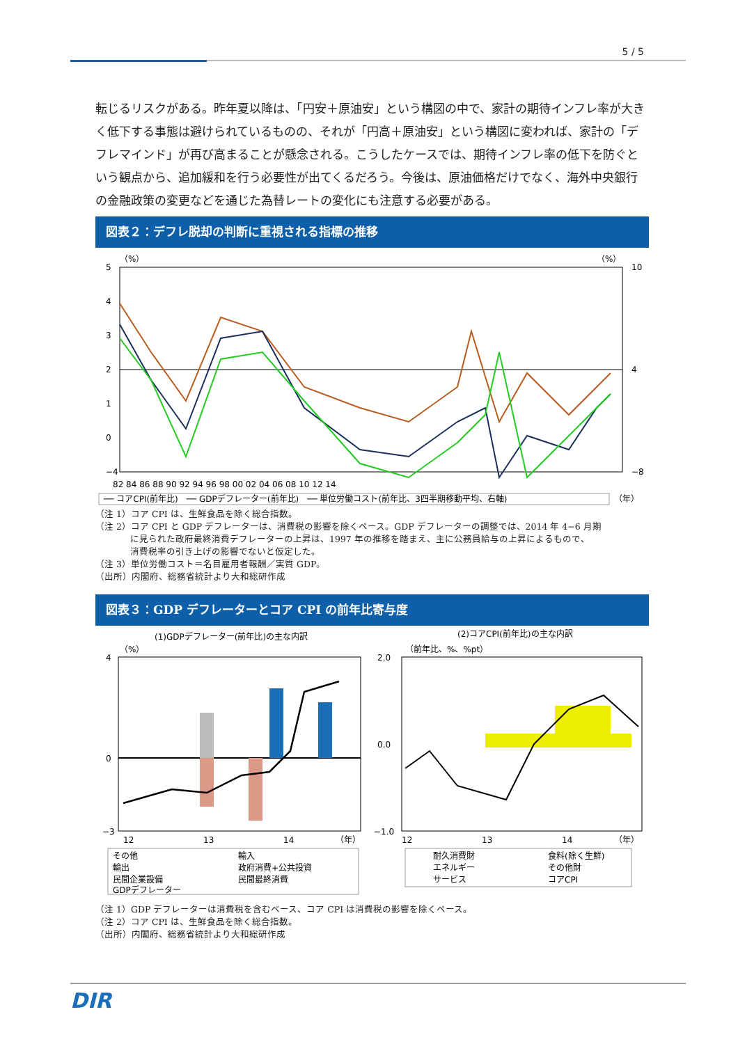5 / 5
転じるリスクがある。昨年夏以降は、「円安＋原油安」という構図の中で、家計の期待インフレ率が大きく低下する事態は避けられているものの、それが「円高＋原油安」という構図に変われば、家計の「デフレマインド」が再び高まることが懸念される。こうしたケースでは、期待インフレ率の低下を防ぐという観点から、追加緩和を行う必要性が出てくるだろう。今後は、原油価格だけでなく、海外中央銀行の金融政策の変更などを通じた為替レートの変化にも注意する必要がある。
図表２：デフレ脱却の判断に重視される指標の推移
（%）
（%）
5
4
3
2
1
0
−4
10
4
−8
82 84 86 88 90 92 94 96 98 00 02 04 06 08 10 12 14
── コアCPI(前年比)　── GDPデフレーター(前年比)　── 単位労働コスト(前年比、3四半期移動平均、右軸)
（年）
（注 1）コア CPI は、生鮮食品を除く総合指数。
（注 2）コア CPI と GDP デフレーターは、消費税の影響を除くベース。GDP デフレーターの調整では、2014 年 4−6 月期
に見られた政府最終消費デフレーターの上昇は、1997 年の推移を踏まえ、主に公務員給与の上昇によるもので、
消費税率の引き上げの影響でないと仮定した。
（注 3）単位労働コスト＝名目雇用者報酬／実質 GDP。
（出所）内閣府、総務省統計より大和総研作成
図表３：GDP デフレーターとコア CPI の前年比寄与度
(1)GDPデフレーター(前年比)の主な内訳
（%）
4
0
−3
12
13
14
（年）
その他
輸入
輸出
政府消費+公共投資
民間企業設備
民間最終消費
GDPデフレーター
(2)コアCPI(前年比)の主な内訳
（前年比、%、%pt）
2.0
0.0
−1.0
12
13
14
（年）
耐久消費財
食料(除く生鮮)
エネルギー
その他財
サービス
コアCPI
（注 1）GDP デフレーターは消費税を含むベース、コア CPI は消費税の影響を除くベース。
（注 2）コア CPI は、生鮮食品を除く総合指数。
（出所）内閣府、総務省統計より大和総研作成
DIR